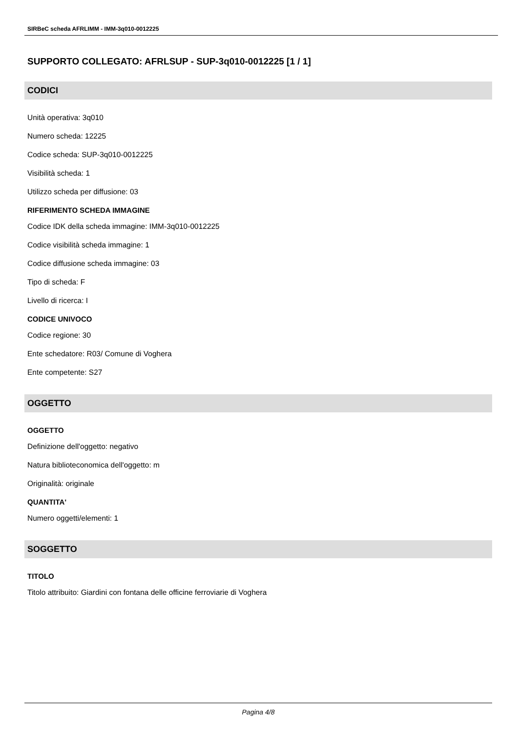SIRBeC scheda AFRLIMM - IMM-3q010-0012225
SUPPORTO COLLEGATO: AFRLSUP - SUP-3q010-0012225 [1 / 1]
CODICI
Unità operativa: 3q010
Numero scheda: 12225
Codice scheda: SUP-3q010-0012225
Visibilità scheda: 1
Utilizzo scheda per diffusione: 03
RIFERIMENTO SCHEDA IMMAGINE
Codice IDK della scheda immagine: IMM-3q010-0012225
Codice visibilità scheda immagine: 1
Codice diffusione scheda immagine: 03
Tipo di scheda: F
Livello di ricerca: I
CODICE UNIVOCO
Codice regione: 30
Ente schedatore: R03/ Comune di Voghera
Ente competente: S27
OGGETTO
OGGETTO
Definizione dell'oggetto: negativo
Natura biblioteconomica dell'oggetto: m
Originalità: originale
QUANTITA'
Numero oggetti/elementi: 1
SOGGETTO
TITOLO
Titolo attribuito: Giardini con fontana delle officine ferroviarie di Voghera
Pagina 4/8